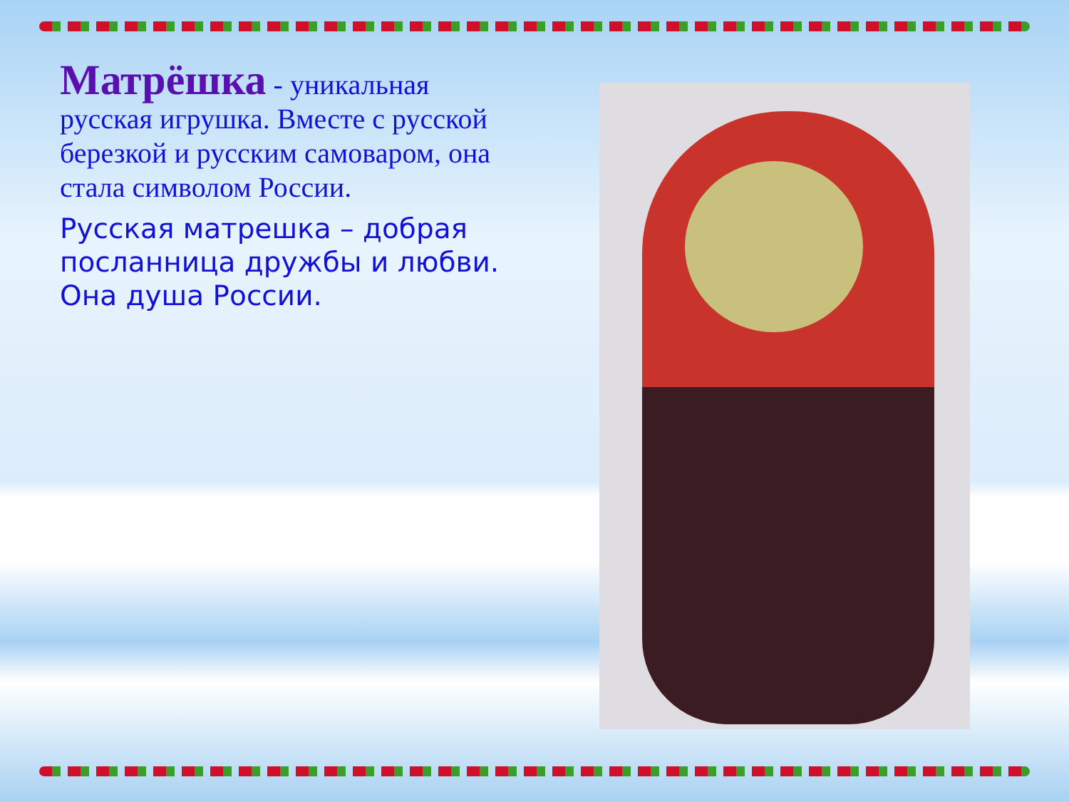Матрёшка - уникальная русская игрушка. Вместе с русской березкой и русским самоваром, она стала символом России.
Русская матрешка – добрая посланница дружбы и любви. Она душа России.